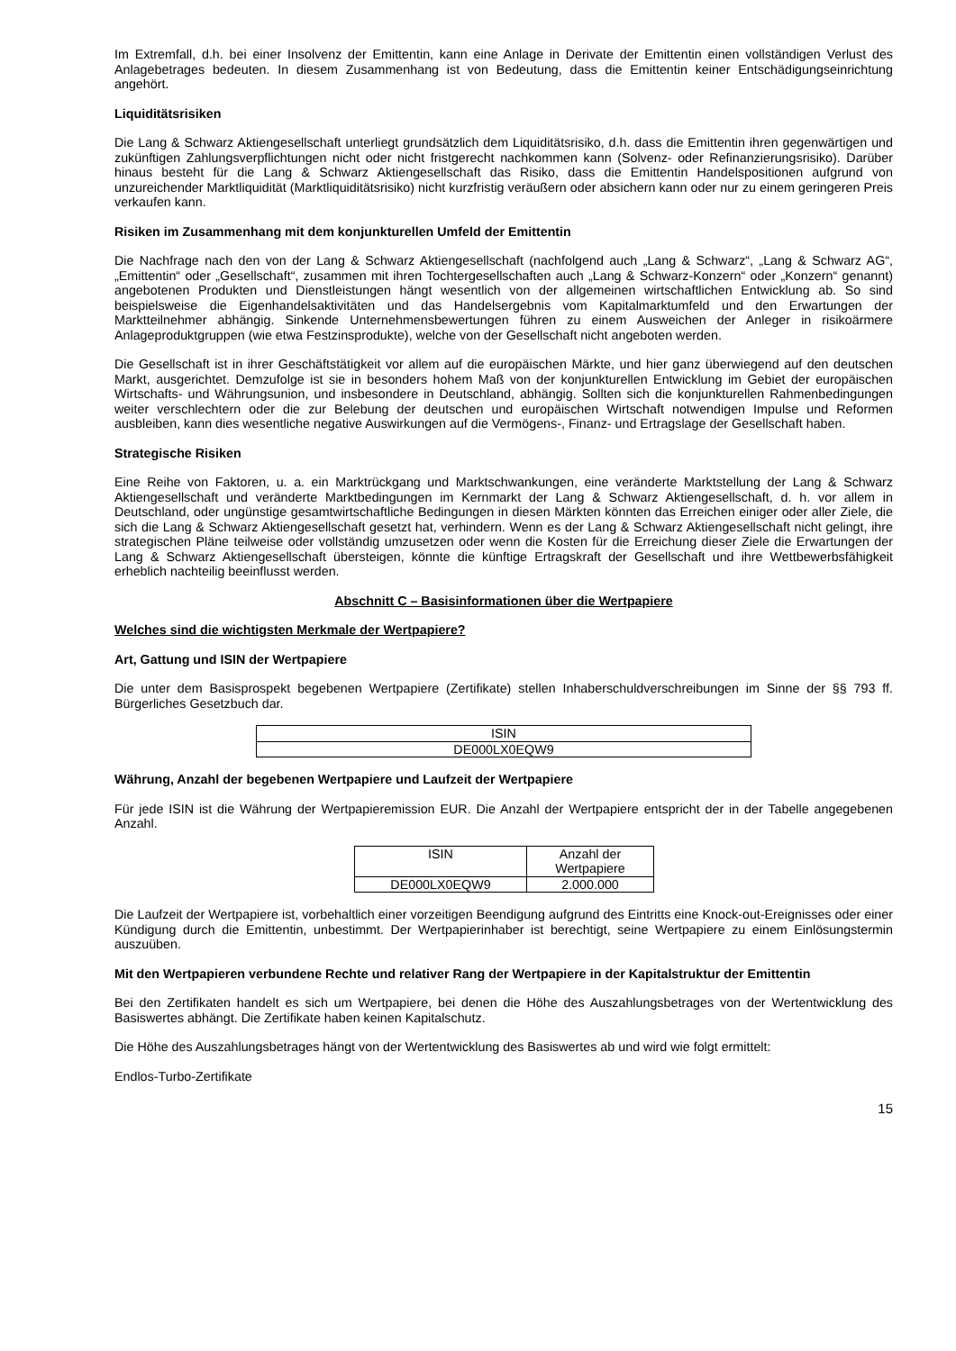Im Extremfall, d.h. bei einer Insolvenz der Emittentin, kann eine Anlage in Derivate der Emittentin einen vollständigen Verlust des Anlagebetrages bedeuten. In diesem Zusammenhang ist von Bedeutung, dass die Emittentin keiner Entschädigungseinrichtung angehört.
Liquiditätsrisiken
Die Lang & Schwarz Aktiengesellschaft unterliegt grundsätzlich dem Liquiditätsrisiko, d.h. dass die Emittentin ihren gegenwärtigen und zukünftigen Zahlungsverpflichtungen nicht oder nicht fristgerecht nachkommen kann (Solvenz- oder Refinanzierungsrisiko). Darüber hinaus besteht für die Lang & Schwarz Aktiengesellschaft das Risiko, dass die Emittentin Handelspositionen aufgrund von unzureichender Marktliquidität (Marktliquiditätsrisiko) nicht kurzfristig veräußern oder absichern kann oder nur zu einem geringeren Preis verkaufen kann.
Risiken im Zusammenhang mit dem konjunkturellen Umfeld der Emittentin
Die Nachfrage nach den von der Lang & Schwarz Aktiengesellschaft (nachfolgend auch „Lang & Schwarz“, „Lang & Schwarz AG“, „Emittentin“ oder „Gesellschaft“, zusammen mit ihren Tochtergesellschaften auch „Lang & Schwarz-Konzern“ oder „Konzern“ genannt) angebotenen Produkten und Dienstleistungen hängt wesentlich von der allgemeinen wirtschaftlichen Entwicklung ab. So sind beispielsweise die Eigenhandelsaktivitäten und das Handelsergebnis vom Kapitalmarktumfeld und den Erwartungen der Marktteilnehmer abhängig. Sinkende Unternehmensbewertungen führen zu einem Ausweichen der Anleger in risikoärmere Anlageproduktgruppen (wie etwa Festzinsprodukte), welche von der Gesellschaft nicht angeboten werden.
Die Gesellschaft ist in ihrer Geschäftstätigkeit vor allem auf die europäischen Märkte, und hier ganz überwiegend auf den deutschen Markt, ausgerichtet. Demzufolge ist sie in besonders hohem Maß von der konjunkturellen Entwicklung im Gebiet der europäischen Wirtschafts- und Währungsunion, und insbesondere in Deutschland, abhängig. Sollten sich die konjunkturellen Rahmenbedingungen weiter verschlechtern oder die zur Belebung der deutschen und europäischen Wirtschaft notwendigen Impulse und Reformen ausbleiben, kann dies wesentliche negative Auswirkungen auf die Vermögens-, Finanz- und Ertragslage der Gesellschaft haben.
Strategische Risiken
Eine Reihe von Faktoren, u. a. ein Marktrückgang und Marktschwankungen, eine veränderte Marktstellung der Lang & Schwarz Aktiengesellschaft und veränderte Marktbedingungen im Kernmarkt der Lang & Schwarz Aktiengesellschaft, d. h. vor allem in Deutschland, oder ungünstige gesamtwirtschaftliche Bedingungen in diesen Märkten könnten das Erreichen einiger oder aller Ziele, die sich die Lang & Schwarz Aktiengesellschaft gesetzt hat, verhindern. Wenn es der Lang & Schwarz Aktiengesellschaft nicht gelingt, ihre strategischen Pläne teilweise oder vollständig umzusetzen oder wenn die Kosten für die Erreichung dieser Ziele die Erwartungen der Lang & Schwarz Aktiengesellschaft übersteigen, könnte die künftige Ertragskraft der Gesellschaft und ihre Wettbewerbsfähigkeit erheblich nachteilig beeinflusst werden.
Abschnitt C – Basisinformationen über die Wertpapiere
Welches sind die wichtigsten Merkmale der Wertpapiere?
Art, Gattung und ISIN der Wertpapiere
Die unter dem Basisprospekt begebenen Wertpapiere (Zertifikate) stellen Inhaberschuldverschreibungen im Sinne der §§ 793 ff. Bürgerliches Gesetzbuch dar.
| ISIN |
| DE000LX0EQW9 |
Währung, Anzahl der begebenen Wertpapiere und Laufzeit der Wertpapiere
Für jede ISIN ist die Währung der Wertpapieremission EUR. Die Anzahl der Wertpapiere entspricht der in der Tabelle angegebenen Anzahl.
| ISIN | Anzahl der Wertpapiere |
| DE000LX0EQW9 | 2.000.000 |
Die Laufzeit der Wertpapiere ist, vorbehaltlich einer vorzeitigen Beendigung aufgrund des Eintritts eine Knock-out-Ereignisses oder einer Kündigung durch die Emittentin, unbestimmt. Der Wertpapierinhaber ist berechtigt, seine Wertpapiere zu einem Einlösungstermin auszuüben.
Mit den Wertpapieren verbundene Rechte und relativer Rang der Wertpapiere in der Kapitalstruktur der Emittentin
Bei den Zertifikaten handelt es sich um Wertpapiere, bei denen die Höhe des Auszahlungsbetrages von der Wertentwicklung des Basiswertes abhängt. Die Zertifikate haben keinen Kapitalschutz.
Die Höhe des Auszahlungsbetrages hängt von der Wertentwicklung des Basiswertes ab und wird wie folgt ermittelt:
Endlos-Turbo-Zertifikate
15